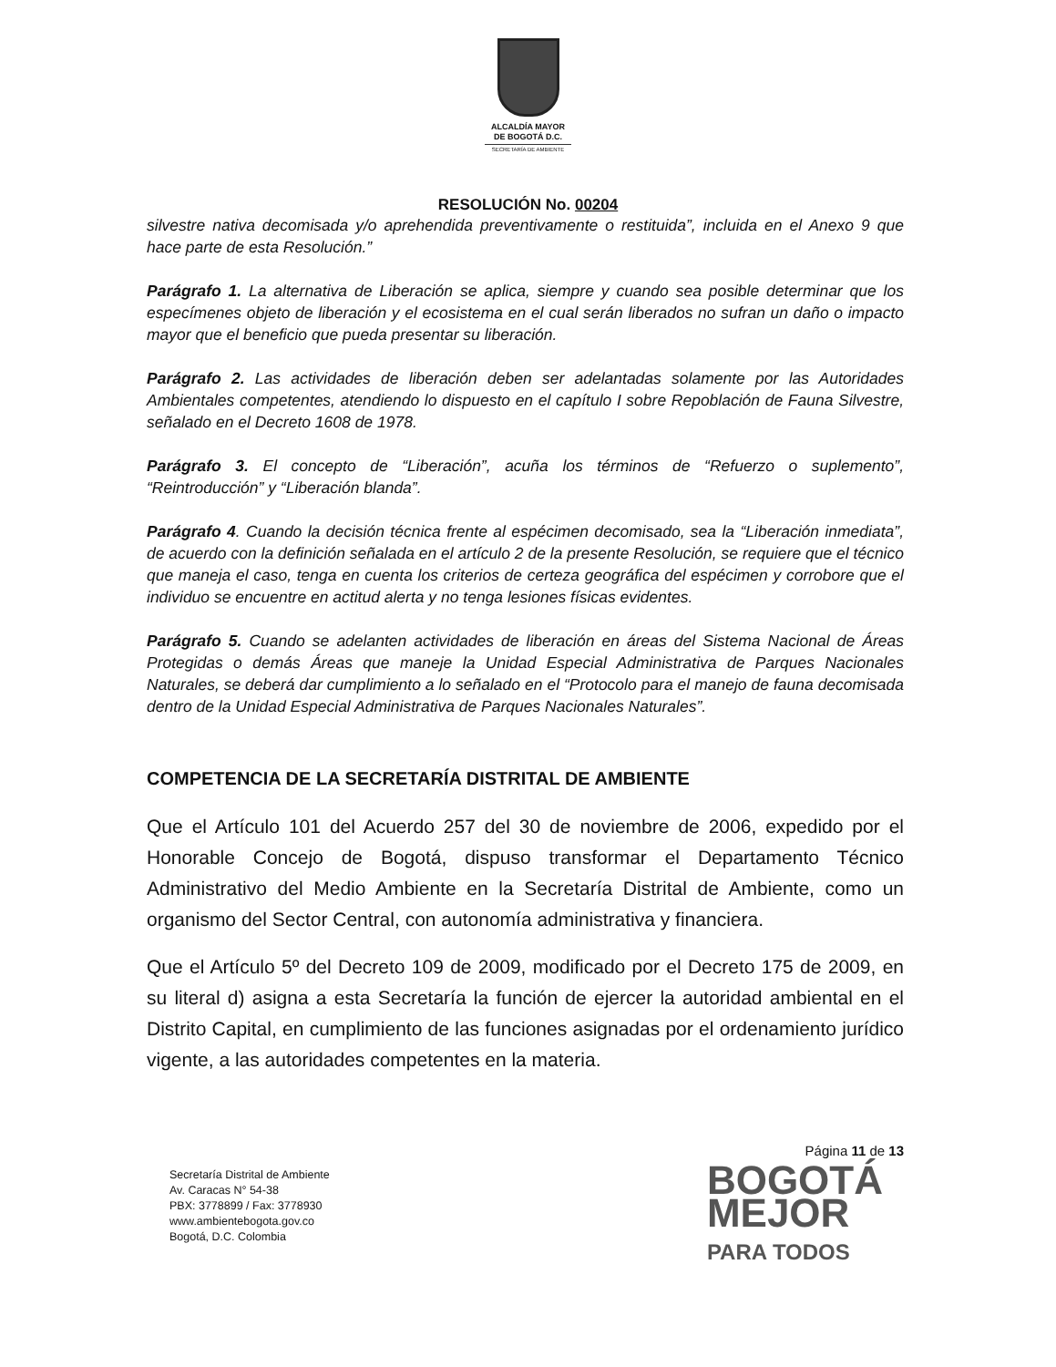ALCALDÍA MAYOR
DE BOGOTÁ D.C.
SECRETARÍA DE AMBIENTE
RESOLUCIÓN No. 00204
silvestre nativa decomisada y/o aprehendida preventivamente o restituida”, incluida en el Anexo 9 que hace parte de esta Resolución.”
Parágrafo 1. La alternativa de Liberación se aplica, siempre y cuando sea posible determinar que los especímenes objeto de liberación y el ecosistema en el cual serán liberados no sufran un daño o impacto mayor que el beneficio que pueda presentar su liberación.
Parágrafo 2. Las actividades de liberación deben ser adelantadas solamente por las Autoridades Ambientales competentes, atendiendo lo dispuesto en el capítulo I sobre Repoblación de Fauna Silvestre, señalado en el Decreto 1608 de 1978.
Parágrafo 3. El concepto de “Liberación”, acuña los términos de “Refuerzo o suplemento”, “Reintroducción” y “Liberación blanda”.
Parágrafo 4. Cuando la decisión técnica frente al espécimen decomisado, sea la “Liberación inmediata”, de acuerdo con la definición señalada en el artículo 2 de la presente Resolución, se requiere que el técnico que maneja el caso, tenga en cuenta los criterios de certeza geográfica del espécimen y corrobore que el individuo se encuentre en actitud alerta y no tenga lesiones físicas evidentes.
Parágrafo 5. Cuando se adelanten actividades de liberación en áreas del Sistema Nacional de Áreas Protegidas o demás Áreas que maneje la Unidad Especial Administrativa de Parques Nacionales Naturales, se deberá dar cumplimiento a lo señalado en el “Protocolo para el manejo de fauna decomisada dentro de la Unidad Especial Administrativa de Parques Nacionales Naturales”.
COMPETENCIA DE LA SECRETARÍA DISTRITAL DE AMBIENTE
Que el Artículo 101 del Acuerdo 257 del 30 de noviembre de 2006, expedido por el Honorable Concejo de Bogotá, dispuso transformar el Departamento Técnico Administrativo del Medio Ambiente en la Secretaría Distrital de Ambiente, como un organismo del Sector Central, con autonomía administrativa y financiera.
Que el Artículo 5º del Decreto 109 de 2009, modificado por el Decreto 175 de 2009, en su literal d) asigna a esta Secretaría la función de ejercer la autoridad ambiental en el Distrito Capital, en cumplimiento de las funciones asignadas por el ordenamiento jurídico vigente, a las autoridades competentes en la materia.
Página 11 de 13
Secretaría Distrital de Ambiente
Av. Caracas N° 54-38
PBX: 3778899 / Fax: 3778930
www.ambientebogota.gov.co
Bogotá, D.C. Colombia
BOGOTÁ
MEJOR
PARA TODOS